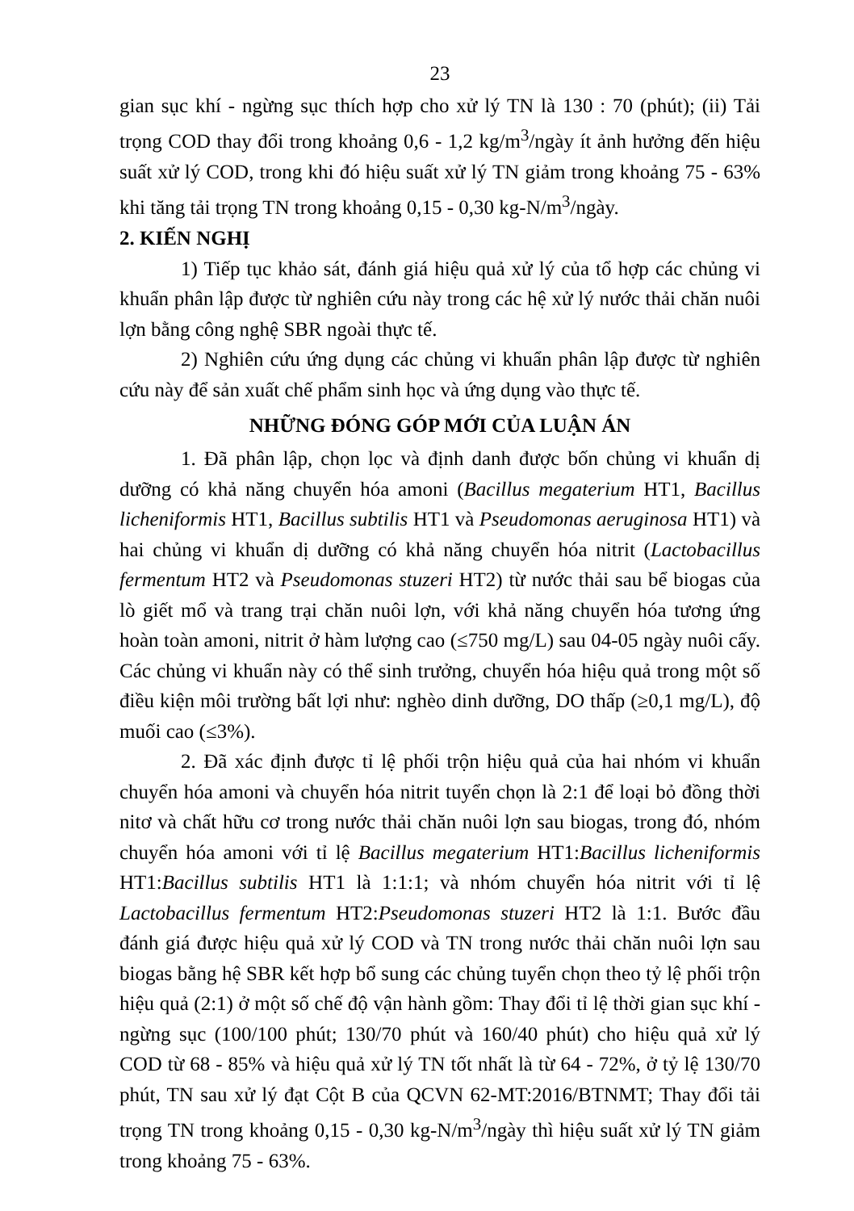23
gian sục khí - ngừng sục thích hợp cho xử lý TN là 130 : 70 (phút); (ii) Tải trọng COD thay đổi trong khoảng 0,6 - 1,2 kg/m<sup>3</sup>/ngày ít ảnh hưởng đến hiệu suất xử lý COD, trong khi đó hiệu suất xử lý TN giảm trong khoảng 75 - 63% khi tăng tải trọng TN trong khoảng 0,15 - 0,30 kg-N/m<sup>3</sup>/ngày.
2. KIẾN NGHỊ
1) Tiếp tục khảo sát, đánh giá hiệu quả xử lý của tổ hợp các chủng vi khuẩn phân lập được từ nghiên cứu này trong các hệ xử lý nước thải chăn nuôi lợn bằng công nghệ SBR ngoài thực tế.
2) Nghiên cứu ứng dụng các chủng vi khuẩn phân lập được từ nghiên cứu này để sản xuất chế phẩm sinh học và ứng dụng vào thực tế.
NHỮNG ĐÓNG GÓP MỚI CỦA LUẬN ÁN
1. Đã phân lập, chọn lọc và định danh được bốn chủng vi khuẩn dị dưỡng có khả năng chuyển hóa amoni (Bacillus megaterium HT1, Bacillus licheniformis HT1, Bacillus subtilis HT1 và Pseudomonas aeruginosa HT1) và hai chủng vi khuẩn dị dưỡng có khả năng chuyển hóa nitrit (Lactobacillus fermentum HT2 và Pseudomonas stuzeri HT2) từ nước thải sau bể biogas của lò giết mổ và trang trại chăn nuôi lợn, với khả năng chuyển hóa tương ứng hoàn toàn amoni, nitrit ở hàm lượng cao (≤750 mg/L) sau 04-05 ngày nuôi cấy. Các chủng vi khuẩn này có thể sinh trưởng, chuyển hóa hiệu quả trong một số điều kiện môi trường bất lợi như: nghèo dinh dưỡng, DO thấp (≥0,1 mg/L), độ muối cao (≤3%).
2. Đã xác định được tỉ lệ phối trộn hiệu quả của hai nhóm vi khuẩn chuyển hóa amoni và chuyển hóa nitrit tuyển chọn là 2:1 để loại bỏ đồng thời nitơ và chất hữu cơ trong nước thải chăn nuôi lợn sau biogas, trong đó, nhóm chuyển hóa amoni với tỉ lệ Bacillus megaterium HT1:Bacillus licheniformis HT1:Bacillus subtilis HT1 là 1:1:1; và nhóm chuyển hóa nitrit với tỉ lệ Lactobacillus fermentum HT2:Pseudomonas stuzeri HT2 là 1:1. Bước đầu đánh giá được hiệu quả xử lý COD và TN trong nước thải chăn nuôi lợn sau biogas bằng hệ SBR kết hợp bổ sung các chủng tuyển chọn theo tỷ lệ phối trộn hiệu quả (2:1) ở một số chế độ vận hành gồm: Thay đổi tỉ lệ thời gian sục khí - ngừng sục (100/100 phút; 130/70 phút và 160/40 phút) cho hiệu quả xử lý COD từ 68 - 85% và hiệu quả xử lý TN tốt nhất là từ 64 - 72%, ở tỷ lệ 130/70 phút, TN sau xử lý đạt Cột B của QCVN 62-MT:2016/BTNMT; Thay đổi tải trọng TN trong khoảng 0,15 - 0,30 kg-N/m<sup>3</sup>/ngày thì hiệu suất xử lý TN giảm trong khoảng 75 - 63%.